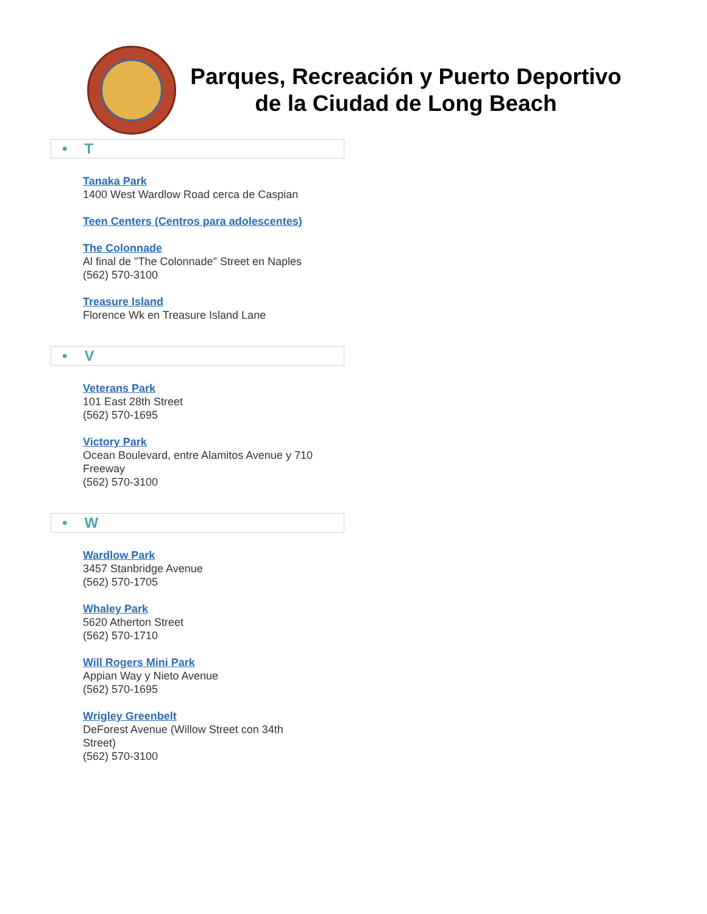Parques, Recreación y Puerto Deportivo de la Ciudad de Long Beach
• T
Tanaka Park
1400 West Wardlow Road cerca de Caspian
Teen Centers (Centros para adolescentes)
The Colonnade
Al final de "The Colonnade" Street en Naples
(562) 570-3100
Treasure Island
Florence Wk en Treasure Island Lane
• V
Veterans Park
101 East 28th Street
(562) 570-1695
Victory Park
Ocean Boulevard, entre Alamitos Avenue y 710 Freeway
(562) 570-3100
• W
Wardlow Park
3457 Stanbridge Avenue
(562) 570-1705
Whaley Park
5620 Atherton Street
(562) 570-1710
Will Rogers Mini Park
Appian Way y Nieto Avenue
(562) 570-1695
Wrigley Greenbelt
DeForest Avenue (Willow Street con 34th Street)
(562) 570-3100